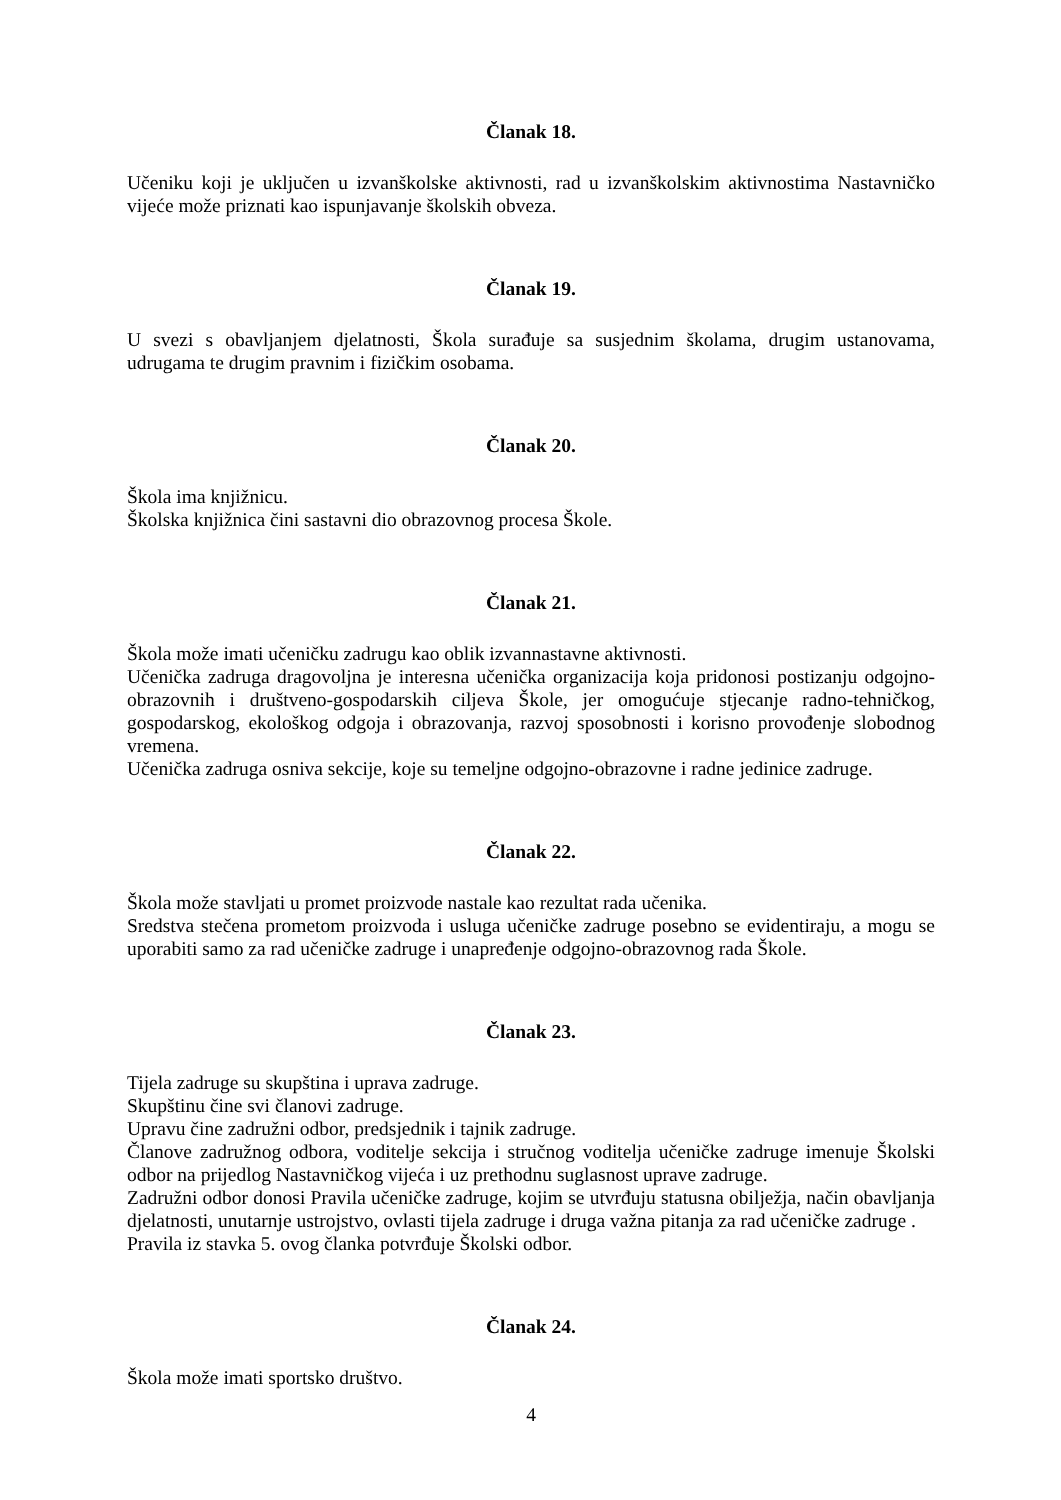Članak 18.
Učeniku koji je uključen u izvanškolske aktivnosti, rad u izvanškolskim aktivnostima Nastavničko vijeće može priznati kao ispunjavanje školskih obveza.
Članak 19.
U svezi s obavljanjem djelatnosti, Škola surađuje sa susjednim školama, drugim ustanovama, udrugama te drugim pravnim i fizičkim osobama.
Članak 20.
Škola ima knjižnicu.
Školska knjižnica čini sastavni dio obrazovnog procesa Škole.
Članak 21.
Škola može imati učeničku zadrugu kao oblik izvannastavne aktivnosti.
Učenička zadruga dragovoljna je interesna učenička organizacija koja pridonosi postizanju odgojno-obrazovnih i društveno-gospodarskih ciljeva Škole, jer omogućuje stjecanje radno-tehničkog, gospodarskog, ekološkog odgoja i obrazovanja, razvoj sposobnosti i korisno provođenje slobodnog vremena.
Učenička zadruga osniva sekcije, koje su temeljne odgojno-obrazovne i radne jedinice zadruge.
Članak 22.
Škola može stavljati u promet proizvode nastale kao rezultat rada učenika.
Sredstva stečena prometom proizvoda i usluga učeničke zadruge posebno se evidentiraju, a mogu se uporabiti samo za rad učeničke zadruge i unapređenje odgojno-obrazovnog rada Škole.
Članak 23.
Tijela zadruge su skupština i uprava zadruge.
Skupštinu čine svi članovi zadruge.
Upravu čine zadružni odbor, predsjednik i tajnik zadruge.
Članove zadružnog odbora, voditelje sekcija i stručnog voditelja učeničke zadruge imenuje Školski odbor na prijedlog Nastavničkog vijeća i uz prethodnu suglasnost uprave zadruge.
Zadružni odbor donosi Pravila učeničke zadruge, kojim se utvrđuju statusna obilježja, način obavljanja djelatnosti, unutarnje ustrojstvo, ovlasti tijela zadruge i druga važna pitanja za rad učeničke zadruge .
Pravila iz stavka 5. ovog članka potvrđuje Školski odbor.
Članak 24.
Škola može imati sportsko društvo.
4